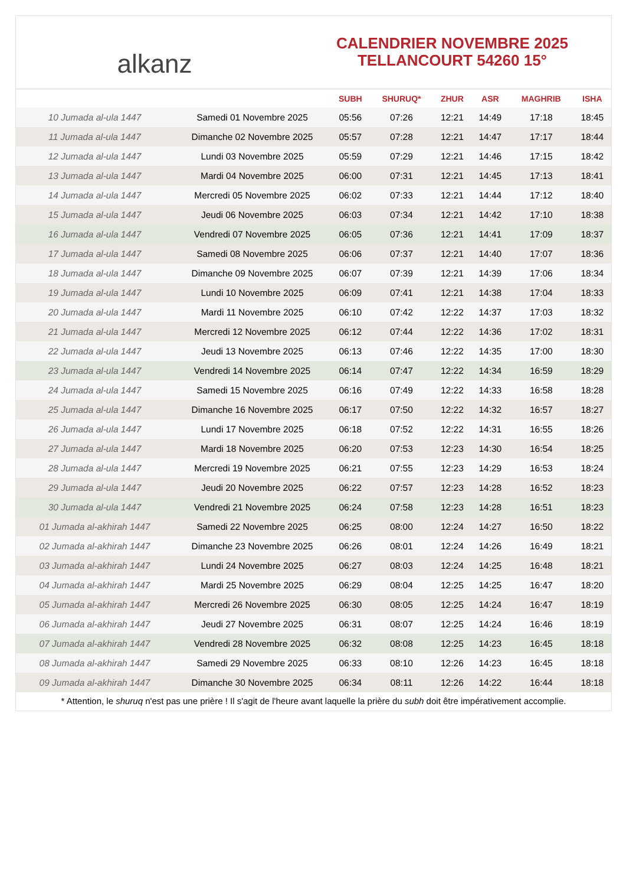alkanz
CALENDRIER NOVEMBRE 2025
TELLANCOURT 54260 15°
| | | SUBH | SHURUQ* | ZHUR | ASR | MAGHRIB | ISHA |
| --- | --- | --- | --- | --- | --- | --- | --- |
| 10 Jumada al-ula 1447 | Samedi 01 Novembre 2025 | 05:56 | 07:26 | 12:21 | 14:49 | 17:18 | 18:45 |
| 11 Jumada al-ula 1447 | Dimanche 02 Novembre 2025 | 05:57 | 07:28 | 12:21 | 14:47 | 17:17 | 18:44 |
| 12 Jumada al-ula 1447 | Lundi 03 Novembre 2025 | 05:59 | 07:29 | 12:21 | 14:46 | 17:15 | 18:42 |
| 13 Jumada al-ula 1447 | Mardi 04 Novembre 2025 | 06:00 | 07:31 | 12:21 | 14:45 | 17:13 | 18:41 |
| 14 Jumada al-ula 1447 | Mercredi 05 Novembre 2025 | 06:02 | 07:33 | 12:21 | 14:44 | 17:12 | 18:40 |
| 15 Jumada al-ula 1447 | Jeudi 06 Novembre 2025 | 06:03 | 07:34 | 12:21 | 14:42 | 17:10 | 18:38 |
| 16 Jumada al-ula 1447 | Vendredi 07 Novembre 2025 | 06:05 | 07:36 | 12:21 | 14:41 | 17:09 | 18:37 |
| 17 Jumada al-ula 1447 | Samedi 08 Novembre 2025 | 06:06 | 07:37 | 12:21 | 14:40 | 17:07 | 18:36 |
| 18 Jumada al-ula 1447 | Dimanche 09 Novembre 2025 | 06:07 | 07:39 | 12:21 | 14:39 | 17:06 | 18:34 |
| 19 Jumada al-ula 1447 | Lundi 10 Novembre 2025 | 06:09 | 07:41 | 12:21 | 14:38 | 17:04 | 18:33 |
| 20 Jumada al-ula 1447 | Mardi 11 Novembre 2025 | 06:10 | 07:42 | 12:22 | 14:37 | 17:03 | 18:32 |
| 21 Jumada al-ula 1447 | Mercredi 12 Novembre 2025 | 06:12 | 07:44 | 12:22 | 14:36 | 17:02 | 18:31 |
| 22 Jumada al-ula 1447 | Jeudi 13 Novembre 2025 | 06:13 | 07:46 | 12:22 | 14:35 | 17:00 | 18:30 |
| 23 Jumada al-ula 1447 | Vendredi 14 Novembre 2025 | 06:14 | 07:47 | 12:22 | 14:34 | 16:59 | 18:29 |
| 24 Jumada al-ula 1447 | Samedi 15 Novembre 2025 | 06:16 | 07:49 | 12:22 | 14:33 | 16:58 | 18:28 |
| 25 Jumada al-ula 1447 | Dimanche 16 Novembre 2025 | 06:17 | 07:50 | 12:22 | 14:32 | 16:57 | 18:27 |
| 26 Jumada al-ula 1447 | Lundi 17 Novembre 2025 | 06:18 | 07:52 | 12:22 | 14:31 | 16:55 | 18:26 |
| 27 Jumada al-ula 1447 | Mardi 18 Novembre 2025 | 06:20 | 07:53 | 12:23 | 14:30 | 16:54 | 18:25 |
| 28 Jumada al-ula 1447 | Mercredi 19 Novembre 2025 | 06:21 | 07:55 | 12:23 | 14:29 | 16:53 | 18:24 |
| 29 Jumada al-ula 1447 | Jeudi 20 Novembre 2025 | 06:22 | 07:57 | 12:23 | 14:28 | 16:52 | 18:23 |
| 30 Jumada al-ula 1447 | Vendredi 21 Novembre 2025 | 06:24 | 07:58 | 12:23 | 14:28 | 16:51 | 18:23 |
| 01 Jumada al-akhirah 1447 | Samedi 22 Novembre 2025 | 06:25 | 08:00 | 12:24 | 14:27 | 16:50 | 18:22 |
| 02 Jumada al-akhirah 1447 | Dimanche 23 Novembre 2025 | 06:26 | 08:01 | 12:24 | 14:26 | 16:49 | 18:21 |
| 03 Jumada al-akhirah 1447 | Lundi 24 Novembre 2025 | 06:27 | 08:03 | 12:24 | 14:25 | 16:48 | 18:21 |
| 04 Jumada al-akhirah 1447 | Mardi 25 Novembre 2025 | 06:29 | 08:04 | 12:25 | 14:25 | 16:47 | 18:20 |
| 05 Jumada al-akhirah 1447 | Mercredi 26 Novembre 2025 | 06:30 | 08:05 | 12:25 | 14:24 | 16:47 | 18:19 |
| 06 Jumada al-akhirah 1447 | Jeudi 27 Novembre 2025 | 06:31 | 08:07 | 12:25 | 14:24 | 16:46 | 18:19 |
| 07 Jumada al-akhirah 1447 | Vendredi 28 Novembre 2025 | 06:32 | 08:08 | 12:25 | 14:23 | 16:45 | 18:18 |
| 08 Jumada al-akhirah 1447 | Samedi 29 Novembre 2025 | 06:33 | 08:10 | 12:26 | 14:23 | 16:45 | 18:18 |
| 09 Jumada al-akhirah 1447 | Dimanche 30 Novembre 2025 | 06:34 | 08:11 | 12:26 | 14:22 | 16:44 | 18:18 |
* Attention, le shuruq n'est pas une prière ! Il s'agit de l'heure avant laquelle la prière du subh doit être impérativement accomplie.